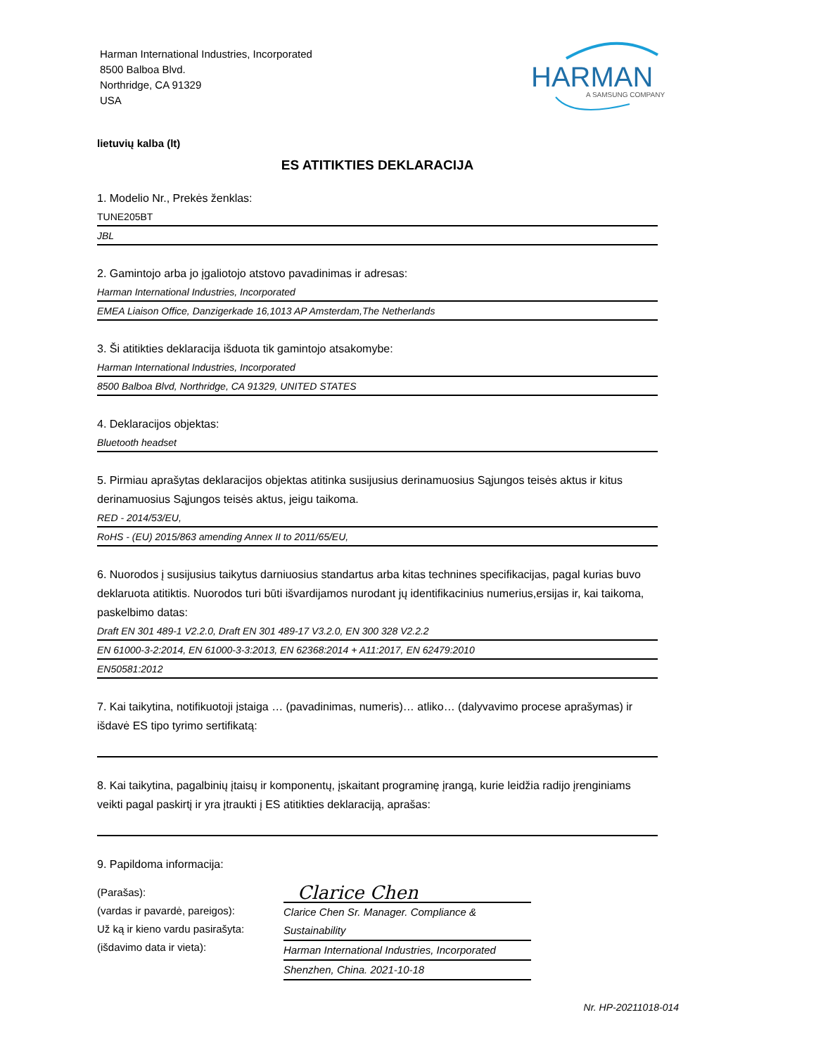Harman International Industries, Incorporated
8500 Balboa Blvd.
Northridge, CA 91329
USA
HARMAN
A SAMSUNG COMPANY
lietuvių kalba (lt)
ES ATITIKTIES DEKLARACIJA
1. Modelio Nr., Prekės ženklas:
TUNE205BT
JBL
2. Gamintojo arba jo įgaliotojo atstovo pavadinimas ir adresas:
Harman International Industries, Incorporated
EMEA Liaison Office, Danzigerkade 16,1013 AP Amsterdam,The Netherlands
3. Ši atitikties deklaracija išduota tik gamintojo atsakomybe:
Harman International Industries, Incorporated
8500 Balboa Blvd, Northridge, CA 91329, UNITED STATES
4. Deklaracijos objektas:
Bluetooth headset
5. Pirmiau aprašytas deklaracijos objektas atitinka susijusius derinamuosius Sąjungos teisės aktus ir kitus derinamuosius Sąjungos teisės aktus, jeigu taikoma.
RED - 2014/53/EU,
RoHS - (EU) 2015/863 amending Annex II to 2011/65/EU,
6. Nuorodos į susijusius taikytus darniuosius standartus arba kitas technines specifikacijas, pagal kurias buvo deklaruota atitiktis. Nuorodos turi būti išvardijamos nurodant jų identifikacinius numerius,ersijas ir, kai taikoma, paskelbimo datas:
Draft EN 301 489-1 V2.2.0, Draft EN 301 489-17 V3.2.0, EN 300 328 V2.2.2
EN 61000-3-2:2014, EN 61000-3-3:2013, EN 62368:2014 + A11:2017, EN 62479:2010
EN50581:2012
7. Kai taikytina, notifikuotoji įstaiga … (pavadinimas, numeris)… atliko… (dalyvavimo procese aprašymas) ir išdavė ES tipo tyrimo sertifikatą:
8. Kai taikytina, pagalbinių įtaisų ir komponentų, įskaitant programinę įrangą, kurie leidžia radijo įrenginiams veikti pagal paskirtį ir yra įtraukti į ES atitikties deklaraciją, aprašas:
9. Papildoma informacija:
(Parašas):
(vardas ir pavardė, pareigos):
Už ką ir kieno vardu pasirašyta:
(išdavimo data ir vieta):
Clarice Chen
Clarice Chen Sr. Manager. Compliance & Sustainability
Harman International Industries, Incorporated
Shenzhen, China. 2021-10-18
Nr. HP-20211018-014